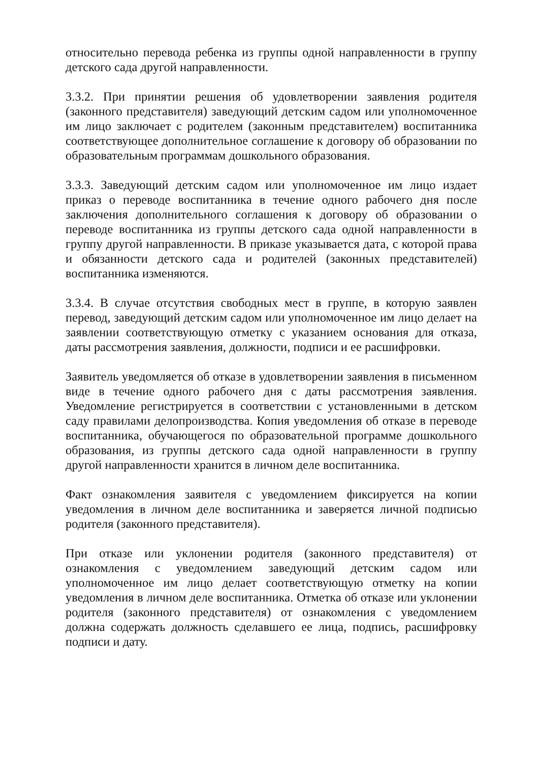относительно перевода ребенка из группы одной направленности в группу детского сада другой направленности.
3.3.2. При принятии решения об удовлетворении заявления родителя (законного представителя) заведующий детским садом или уполномоченное им лицо заключает с родителем (законным представителем) воспитанника соответствующее дополнительное соглашение к договору об образовании по образовательным программам дошкольного образования.
3.3.3. Заведующий детским садом или уполномоченное им лицо издает приказ о переводе воспитанника в течение одного рабочего дня после заключения дополнительного соглашения к договору об образовании о переводе воспитанника из группы детского сада одной направленности в группу другой направленности. В приказе указывается дата, с которой права и обязанности детского сада и родителей (законных представителей) воспитанника изменяются.
3.3.4. В случае отсутствия свободных мест в группе, в которую заявлен перевод, заведующий детским садом или уполномоченное им лицо делает на заявлении соответствующую отметку с указанием основания для отказа, даты рассмотрения заявления, должности, подписи и ее расшифровки.
Заявитель уведомляется об отказе в удовлетворении заявления в письменном виде в течение одного рабочего дня с даты рассмотрения заявления. Уведомление регистрируется в соответствии с установленными в детском саду правилами делопроизводства. Копия уведомления об отказе в переводе воспитанника, обучающегося по образовательной программе дошкольного образования, из группы детского сада одной направленности в группу другой направленности хранится в личном деле воспитанника.
Факт ознакомления заявителя с уведомлением фиксируется на копии уведомления в личном деле воспитанника и заверяется личной подписью родителя (законного представителя).
При отказе или уклонении родителя (законного представителя) от ознакомления с уведомлением заведующий детским садом или уполномоченное им лицо делает соответствующую отметку на копии уведомления в личном деле воспитанника. Отметка об отказе или уклонении родителя (законного представителя) от ознакомления с уведомлением должна содержать должность сделавшего ее лица, подпись, расшифровку подписи и дату.